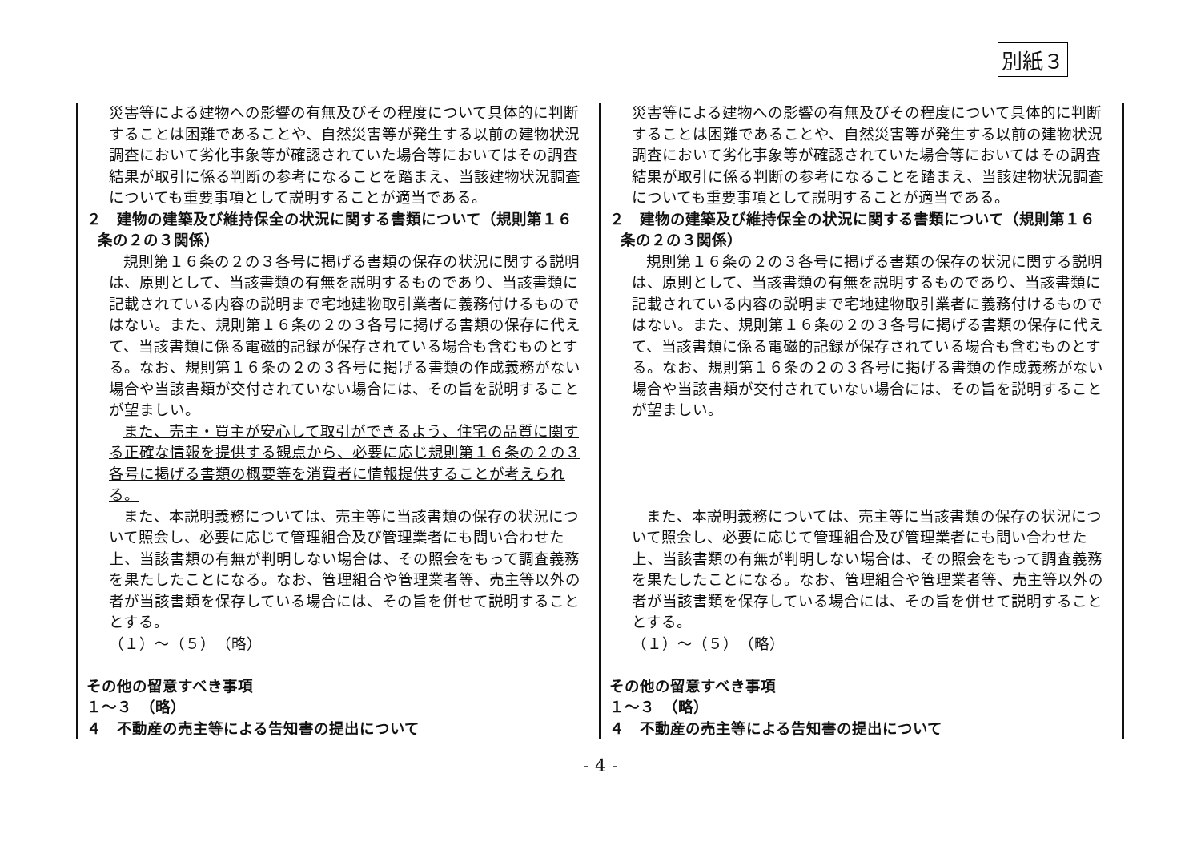別紙３
| 災害等による建物への影響の有無及びその程度について具体的に判断することは困難であることや、自然災害等が発生する以前の建物状況調査において劣化事象等が確認されていた場合等においてはその調査結果が取引に係る判断の参考になることを踏まえ、当該建物状況調査についても重要事項として説明することが適当である。 ２ 建物の建築及び維持保全の状況に関する書類について（規則第１６ 条の２の３関係） 規則第１６条の２の３各号に掲げる書類の保存の状況に関する説明は、原則として、当該書類の有無を説明するものであり、当該書類に記載されている内容の説明まで宅地建物取引業者に義務付けるものではない。また、規則第１６条の２の３各号に掲げる書類の保存に代えて、当該書類に係る電磁的記録が保存されている場合も含むものとする。なお、規則第１６条の２の３各号に掲げる書類の作成義務がない場合や当該書類が交付されていない場合には、その旨を説明することが望ましい。 また、売主・買主が安心して取引ができるよう、住宅の品質に関する正確な情報を提供する観点から、必要に応じ規則第１６条の２の３各号に掲げる書類の概要等を消費者に情報提供することが考えられる。 また、本説明義務については、売主等に当該書類の保存の状況について照会し、必要に応じて管理組合及び管理業者にも問い合わせた上、当該書類の有無が判明しない場合は、その照会をもって調査義務を果たしたことになる。なお、管理組合や管理業者等、売主等以外の者が当該書類を保存している場合には、その旨を併せて説明することとする。 （１）～（５） （略） その他の留意すべき事項 １～３ （略） ４ 不動産の売主等による告知書の提出について | 災害等による建物への影響の有無及びその程度について具体的に判断することは困難であることや、自然災害等が発生する以前の建物状況調査において劣化事象等が確認されていた場合等においてはその調査結果が取引に係る判断の参考になることを踏まえ、当該建物状況調査についても重要事項として説明することが適当である。 ２ 建物の建築及び維持保全の状況に関する書類について（規則第１６ 条の２の３関係） 規則第１６条の２の３各号に掲げる書類の保存の状況に関する説明は、原則として、当該書類の有無を説明するものであり、当該書類に記載されている内容の説明まで宅地建物取引業者に義務付けるものではない。また、規則第１６条の２の３各号に掲げる書類の保存に代えて、当該書類に係る電磁的記録が保存されている場合も含むものとする。なお、規則第１６条の２の３各号に掲げる書類の作成義務がない場合や当該書類が交付されていない場合には、その旨を説明することが望ましい。 また、本説明義務については、売主等に当該書類の保存の状況について照会し、必要に応じて管理組合及び管理業者にも問い合わせた上、当該書類の有無が判明しない場合は、その照会をもって調査義務を果たしたことになる。なお、管理組合や管理業者等、売主等以外の者が当該書類を保存している場合には、その旨を併せて説明することとする。 （１）～（５） （略） その他の留意すべき事項 １～３ （略） ４ 不動産の売主等による告知書の提出について |
- 4 -